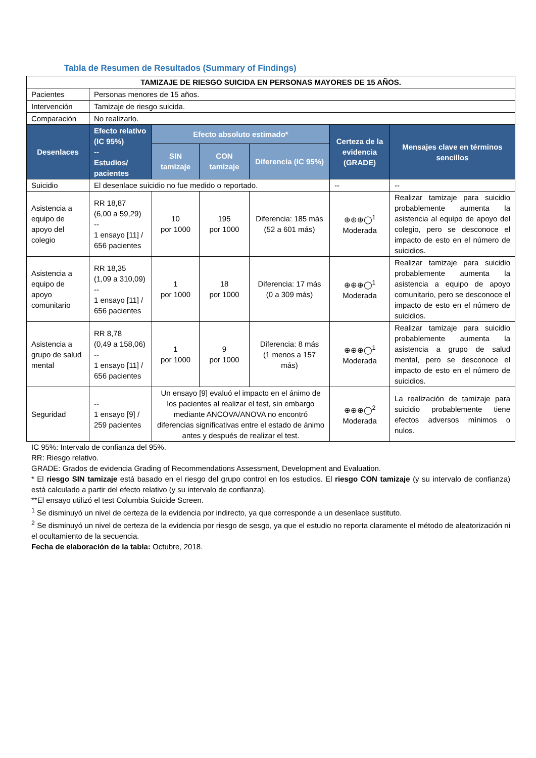Tabla de Resumen de Resultados (Summary of Findings)
| TAMIZAJE DE RIESGO SUICIDA EN PERSONAS MAYORES DE 15 AÑOS. | | | | | | |
| Pacientes | Personas menores de 15 años. | | | | | |
| Intervención | Tamizaje de riesgo suicida. | | | | | |
| Comparación | No realizarlo. | | | | | |
| Desenlaces | Efecto relativo (IC 95%) -- Estudios/ pacientes | Efecto absoluto estimado* | | | Certeza de la evidencia (GRADE) | Mensajes clave en términos sencillos |
| | | SIN tamizaje | CON tamizaje | Diferencia (IC 95%) | | |
| Suicidio | El desenlace suicidio no fue medido o reportado. | | | | -- | -- |
| Asistencia a equipo de apoyo del colegio | RR 18,87 (6,00 a 59,29) -- 1 ensayo [11] / 656 pacientes | 10 por 1000 | 195 por 1000 | Diferencia: 185 más (52 a 601 más) | ⊕⊕⊕◯<sup>1</sup> Moderada | Realizar tamizaje para suicidio probablemente aumenta la asistencia al equipo de apoyo del colegio, pero se desconoce el impacto de esto en el número de suicidios. |
| Asistencia a equipo de apoyo comunitario | RR 18,35 (1,09 a 310,09) -- 1 ensayo [11] / 656 pacientes | 1 por 1000 | 18 por 1000 | Diferencia: 17 más (0 a 309 más) | ⊕⊕⊕◯<sup>1</sup> Moderada | Realizar tamizaje para suicidio probablemente aumenta la asistencia a equipo de apoyo comunitario, pero se desconoce el impacto de esto en el número de suicidios. |
| Asistencia a grupo de salud mental | RR 8,78 (0,49 a 158,06) -- 1 ensayo [11] / 656 pacientes | 1 por 1000 | 9 por 1000 | Diferencia: 8 más (1 menos a 157 más) | ⊕⊕⊕◯<sup>1</sup> Moderada | Realizar tamizaje para suicidio probablemente aumenta la asistencia a grupo de salud mental, pero se desconoce el impacto de esto en el número de suicidios. |
| Seguridad | -- 1 ensayo [9] / 259 pacientes | Un ensayo [9] evaluó el impacto en el ánimo de los pacientes al realizar el test, sin embargo mediante ANCOVA/ANOVA no encontró diferencias significativas entre el estado de ánimo antes y después de realizar el test. | | | ⊕⊕⊕◯<sup>2</sup> Moderada | La realización de tamizaje para suicidio probablemente tiene efectos adversos mínimos o nulos. |
IC 95%: Intervalo de confianza del 95%.
RR: Riesgo relativo.
GRADE: Grados de evidencia Grading of Recommendations Assessment, Development and Evaluation.
* El riesgo SIN tamizaje está basado en el riesgo del grupo control en los estudios. El riesgo CON tamizaje (y su intervalo de confianza) está calculado a partir del efecto relativo (y su intervalo de confianza).
**El ensayo utilizó el test Columbia Suicide Screen.
<sup>1</sup> Se disminuyó un nivel de certeza de la evidencia por indirecto, ya que corresponde a un desenlace sustituto.
<sup>2</sup> Se disminuyó un nivel de certeza de la evidencia por riesgo de sesgo, ya que el estudio no reporta claramente el método de aleatorización ni el ocultamiento de la secuencia.
Fecha de elaboración de la tabla: Octubre, 2018.